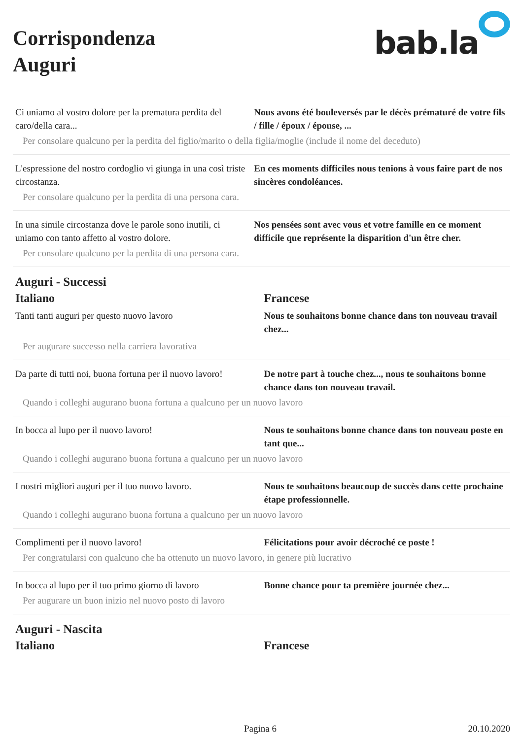Corrispondenza
Auguri
bab.la
| Ci uniamo al vostro dolore per la prematura perdita del caro/della cara... | Nous avons été bouleversés par le décès prématuré de votre fils / fille / époux / épouse, ... |
| Per consolare qualcuno per la perdita del figlio/marito o della figlia/moglie (include il nome del deceduto) | |
| L'espressione del nostro cordoglio vi giunga in una così triste circostanza. | En ces moments difficiles nous tenions à vous faire part de nos sincères condoléances. |
| Per consolare qualcuno per la perdita di una persona cara. | |
| In una simile circostanza dove le parole sono inutili, ci uniamo con tanto affetto al vostro dolore. | Nos pensées sont avec vous et votre famille en ce moment difficile que représente la disparition d'un être cher. |
| Per consolare qualcuno per la perdita di una persona cara. | |
Auguri - Successi
| Italiano | Francese |
| --- | --- |
| Tanti tanti auguri per questo nuovo lavoro | Nous te souhaitons bonne chance dans ton nouveau travail chez... |
| Per augurare successo nella carriera lavorativa | |
| Da parte di tutti noi, buona fortuna per il nuovo lavoro! | De notre part à touche chez..., nous te souhaitons bonne chance dans ton nouveau travail. |
| Quando i colleghi augurano buona fortuna a qualcuno per un nuovo lavoro | |
| In bocca al lupo per il nuovo lavoro! | Nous te souhaitons bonne chance dans ton nouveau poste en tant que... |
| Quando i colleghi augurano buona fortuna a qualcuno per un nuovo lavoro | |
| I nostri migliori auguri per il tuo nuovo lavoro. | Nous te souhaitons beaucoup de succès dans cette prochaine étape professionnelle. |
| Quando i colleghi augurano buona fortuna a qualcuno per un nuovo lavoro | |
| Complimenti per il nuovo lavoro! | Félicitations pour avoir décroché ce poste ! |
| Per congratularsi con qualcuno che ha ottenuto un nuovo lavoro, in genere più lucrativo | |
| In bocca al lupo per il tuo primo giorno di lavoro | Bonne chance pour ta première journée chez... |
| Per augurare un buon inizio nel nuovo posto di lavoro | |
Auguri - Nascita
| Italiano | Francese |
| --- | --- |
Pagina 6 20.10.2020